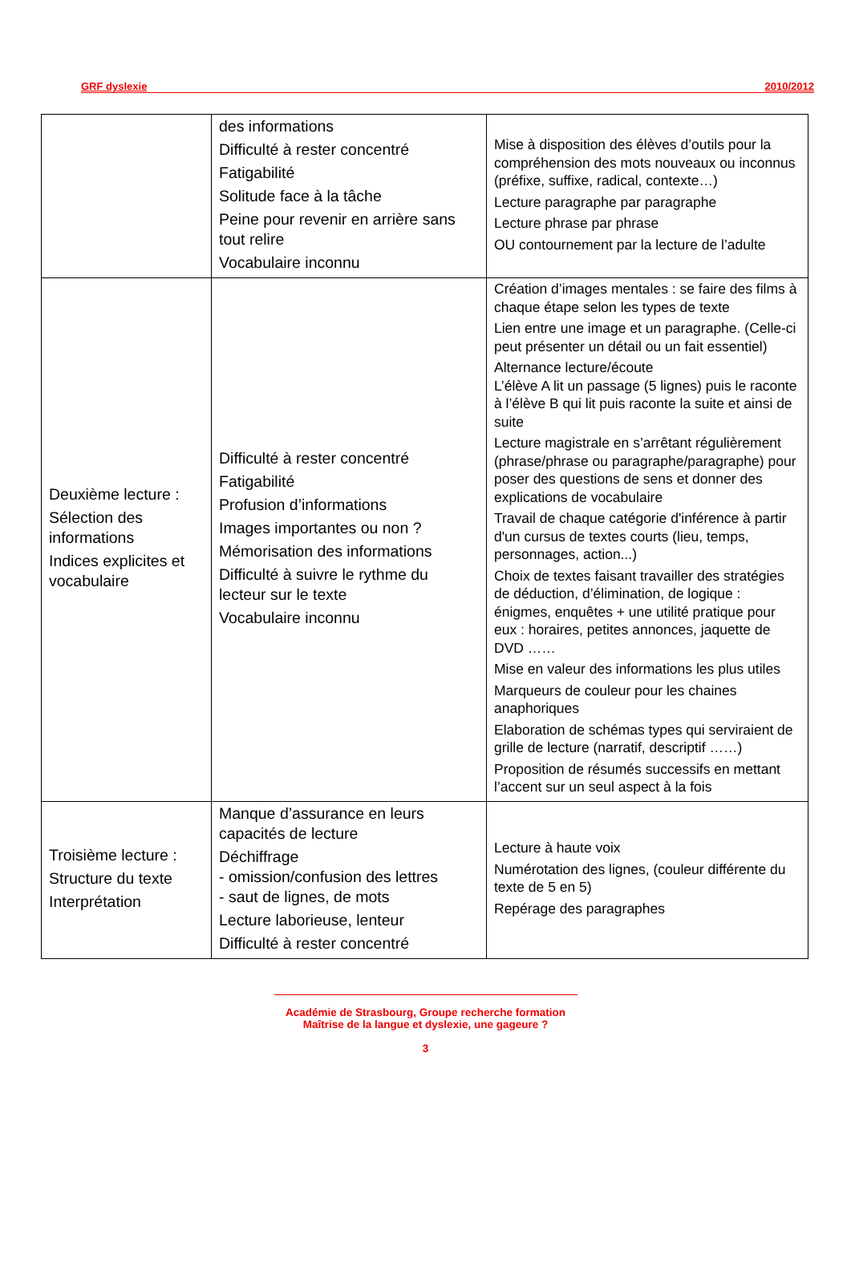GRF dyslexie 2010/2012
| | des informations Difficulté à rester concentré Fatigabilité Solitude face à la tâche Peine pour revenir en arrière sans tout relire Vocabulaire inconnu | Mise à disposition des élèves d’outils pour la compréhension des mots nouveaux ou inconnus (préfixe, suffixe, radical, contexte…) Lecture paragraphe par paragraphe Lecture phrase par phrase OU contournement par la lecture de l’adulte |
| Deuxième lecture : Sélection des informations Indices explicites et vocabulaire | Difficulté à rester concentré Fatigabilité Profusion d’informations Images importantes ou non ? Mémorisation des informations Difficulté à suivre le rythme du lecteur sur le texte Vocabulaire inconnu | Création d’images mentales : se faire des films à chaque étape selon les types de texte Lien entre une image et un paragraphe. (Celle-ci peut présenter un détail ou un fait essentiel) Alternance lecture/écoute L’élève A lit un passage (5 lignes) puis le raconte à l’élève B qui lit puis raconte la suite et ainsi de suite Lecture magistrale en s’arrêtant régulièrement (phrase/phrase ou paragraphe/paragraphe) pour poser des questions de sens et donner des explications de vocabulaire Travail de chaque catégorie d'inférence à partir d'un cursus de textes courts (lieu, temps, personnages, action...) Choix de textes faisant travailler des stratégies de déduction, d’élimination, de logique : énigmes, enquêtes + une utilité pratique pour eux : horaires, petites annonces, jaquette de DVD …… Mise en valeur des informations les plus utiles Marqueurs de couleur pour les chaines anaphoriques Elaboration de schémas types qui serviraient de grille de lecture (narratif, descriptif ……) Proposition de résumés successifs en mettant l’accent sur un seul aspect à la fois |
| Troisième lecture : Structure du texte Interprétation | Manque d’assurance en leurs capacités de lecture Déchiffrage - omission/confusion des lettres - saut de lignes, de mots Lecture laborieuse, lenteur Difficulté à rester concentré | Lecture à haute voix Numérotation des lignes, (couleur différente du texte de 5 en 5) Repérage des paragraphes |
Académie de Strasbourg, Groupe recherche formation
Maîtrise de la langue et dyslexie, une gageure ?
3